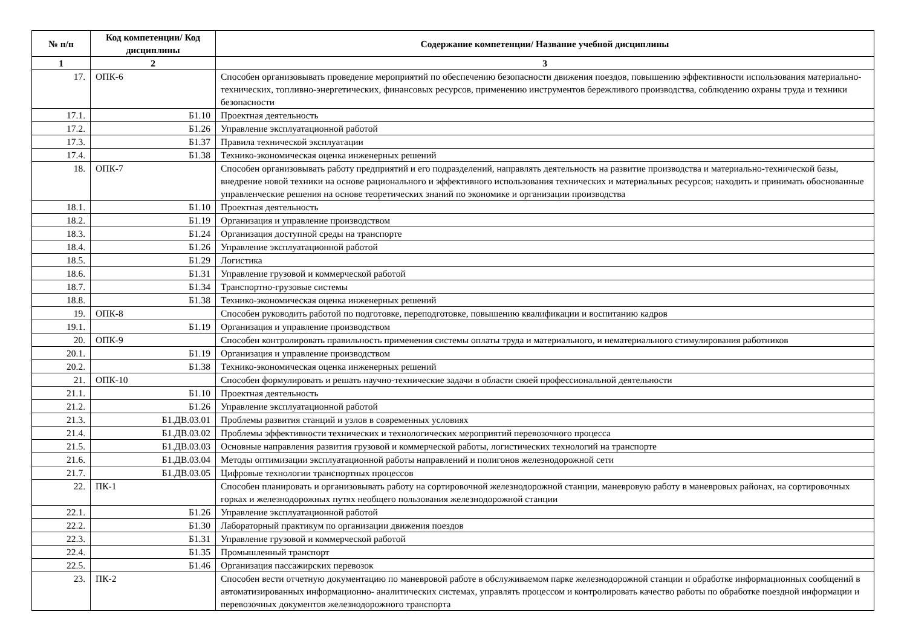| № п/п | Код компетенции/ Код дисциплины | Содержание компетенции/ Название учебной дисциплины |
| --- | --- | --- |
| 1 | 2 | 3 |
| 17. | ОПК-6 | Способен организовывать проведение мероприятий по обеспечению безопасности движения поездов, повышению эффективности использования материально-технических, топливно-энергетических, финансовых ресурсов, применению инструментов бережливого производства, соблюдению охраны труда и техники безопасности |
| 17.1. | Б1.10 | Проектная деятельность |
| 17.2. | Б1.26 | Управление эксплуатационной работой |
| 17.3. | Б1.37 | Правила технической эксплуатации |
| 17.4. | Б1.38 | Технико-экономическая оценка инженерных решений |
| 18. | ОПК-7 | Способен организовывать работу предприятий и его подразделений, направлять деятельность на развитие производства и материально-технической базы, внедрение новой техники на основе рационального и эффективного использования технических и материальных ресурсов; находить и принимать обоснованные управленческие решения на основе теоретических знаний по экономике и организации производства |
| 18.1. | Б1.10 | Проектная деятельность |
| 18.2. | Б1.19 | Организация и управление производством |
| 18.3. | Б1.24 | Организация доступной среды на транспорте |
| 18.4. | Б1.26 | Управление эксплуатационной работой |
| 18.5. | Б1.29 | Логистика |
| 18.6. | Б1.31 | Управление грузовой и коммерческой работой |
| 18.7. | Б1.34 | Транспортно-грузовые системы |
| 18.8. | Б1.38 | Технико-экономическая оценка инженерных решений |
| 19. | ОПК-8 | Способен руководить работой по подготовке, переподготовке, повышению квалификации и воспитанию кадров |
| 19.1. | Б1.19 | Организация и управление производством |
| 20. | ОПК-9 | Способен контролировать правильность применения системы оплаты труда и материального, и нематериального стимулирования работников |
| 20.1. | Б1.19 | Организация и управление производством |
| 20.2. | Б1.38 | Технико-экономическая оценка инженерных решений |
| 21. | ОПК-10 | Способен формулировать и решать научно-технические задачи в области своей профессиональной деятельности |
| 21.1. | Б1.10 | Проектная деятельность |
| 21.2. | Б1.26 | Управление эксплуатационной работой |
| 21.3. | Б1.ДВ.03.01 | Проблемы развития станций и узлов в современных условиях |
| 21.4. | Б1.ДВ.03.02 | Проблемы эффективности технических и технологических мероприятий перевозочного процесса |
| 21.5. | Б1.ДВ.03.03 | Основные направления развития грузовой и коммерческой работы, логистических технологий на транспорте |
| 21.6. | Б1.ДВ.03.04 | Методы оптимизации эксплуатационной работы направлений и полигонов железнодорожной сети |
| 21.7. | Б1.ДВ.03.05 | Цифровые технологии транспортных процессов |
| 22. | ПК-1 | Способен планировать и организовывать работу на сортировочной железнодорожной станции, маневровую работу в маневровых районах, на сортировочных горках и железнодорожных путях необщего пользования железнодорожной станции |
| 22.1. | Б1.26 | Управление эксплуатационной работой |
| 22.2. | Б1.30 | Лабораторный практикум по организации движения поездов |
| 22.3. | Б1.31 | Управление грузовой и коммерческой работой |
| 22.4. | Б1.35 | Промышленный транспорт |
| 22.5. | Б1.46 | Организация пассажирских перевозок |
| 23. | ПК-2 | Способен вести отчетную документацию по маневровой работе в обслуживаемом парке железнодорожной станции и обработке информационных сообщений в автоматизированных информационно- аналитических системах, управлять процессом и контролировать качество работы по обработке поездной информации и перевозочных документов железнодорожного транспорта |